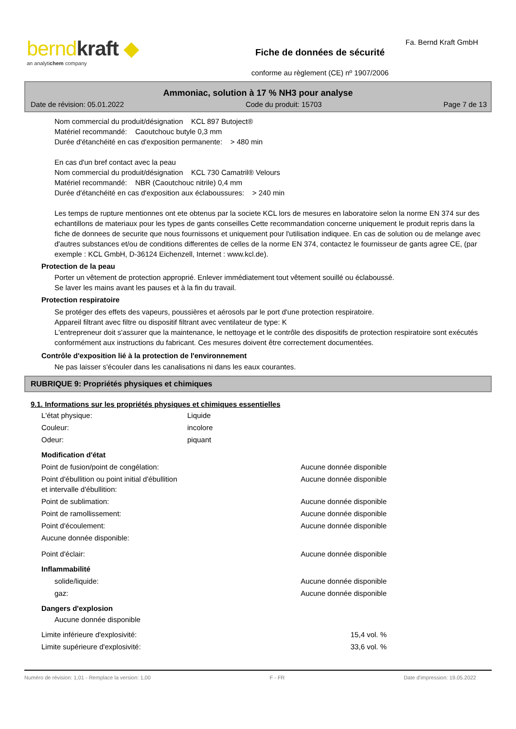berndkraft ◆
an analytichem company
Fiche de données de sécurité
conforme au règlement (CE) nº 1907/2006
Fa. Bernd Kraft GmbH
Ammoniac, solution à 17 % NH3 pour analyse
Date de révision: 05.01.2022 Code du produit: 15703 Page 7 de 13
Nom commercial du produit/désignation KCL 897 Butoject®
Matériel recommandé: Caoutchouc butyle 0,3 mm
Durée d'étanchéité en cas d'exposition permanente: > 480 min
En cas d'un bref contact avec la peau
Nom commercial du produit/désignation KCL 730 Camatril® Velours
Matériel recommandé: NBR (Caoutchouc nitrile) 0,4 mm
Durée d'étanchéité en cas d'exposition aux éclaboussures: > 240 min
Les temps de rupture mentionnes ont ete obtenus par la societe KCL lors de mesures en laboratoire selon la norme EN 374 sur des echantillons de materiaux pour les types de gants conseilles Cette recommandation concerne uniquement le produit repris dans la fiche de donnees de securite que nous fournissons et uniquement pour l'utilisation indiquee. En cas de solution ou de melange avec d'autres substances et/ou de conditions differentes de celles de la norme EN 374, contactez le fournisseur de gants agree CE, (par exemple : KCL GmbH, D-36124 Eichenzell, Internet : www.kcl.de).
Protection de la peau
Porter un vêtement de protection approprié. Enlever immédiatement tout vêtement souillé ou éclaboussé.
Se laver les mains avant les pauses et à la fin du travail.
Protection respiratoire
Se protéger des effets des vapeurs, poussières et aérosols par le port d'une protection respiratoire.
Appareil filtrant avec filtre ou dispositif filtrant avec ventilateur de type: K
L'entrepreneur doit s'assurer que la maintenance, le nettoyage et le contrôle des dispositifs de protection respiratoire sont exécutés conformément aux instructions du fabricant. Ces mesures doivent être correctement documentées.
Contrôle d'exposition lié à la protection de l'environnement
Ne pas laisser s'écouler dans les canalisations ni dans les eaux courantes.
RUBRIQUE 9: Propriétés physiques et chimiques
9.1. Informations sur les propriétés physiques et chimiques essentielles
| L'état physique: | Liquide |
| Couleur: | incolore |
| Odeur: | piquant |
Modification d'état
| Point de fusion/point de congélation: | Aucune donnée disponible |
| Point d'ébullition ou point initial d'ébullition et intervalle d'ébullition: | Aucune donnée disponible |
| Point de sublimation: | Aucune donnée disponible |
| Point de ramollissement: | Aucune donnée disponible |
| Point d'écoulement: | Aucune donnée disponible |
| Aucune donnée disponible: | |
| Point d'éclair: | Aucune donnée disponible |
Inflammabilité
| solide/liquide: | Aucune donnée disponible |
| gaz: | Aucune donnée disponible |
Dangers d'explosion
Aucune donnée disponible
| Limite inférieure d'explosivité: | 15,4 vol. % |
| Limite supérieure d'explosivité: | 33,6 vol. % |
Numéro de révision: 1,01 - Remplace la version: 1,00 F - FR Date d'impression: 19.05.2022